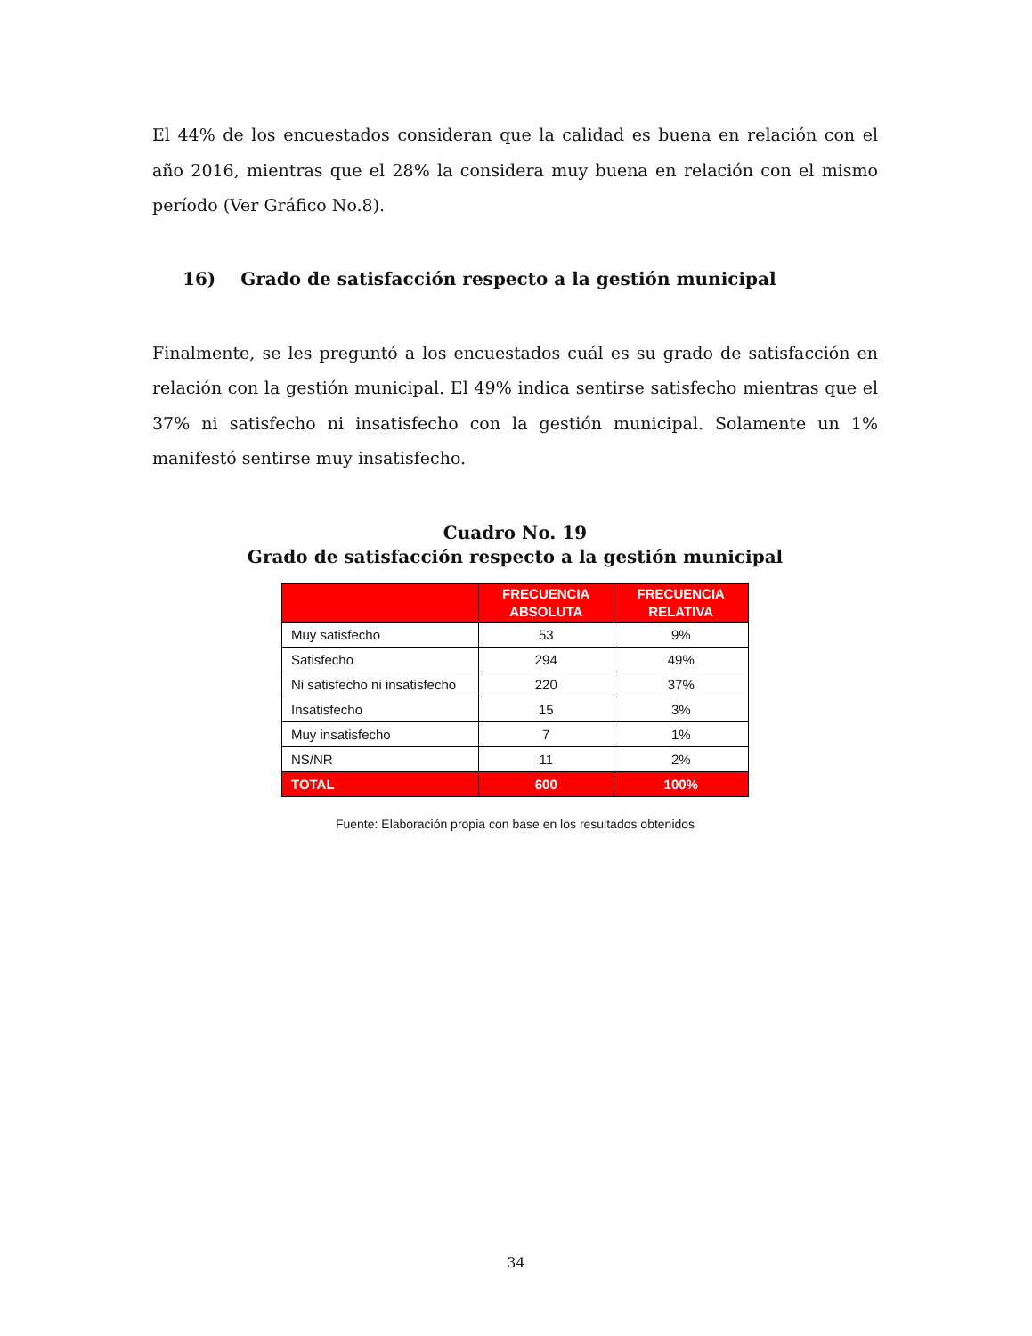El 44% de los encuestados consideran que la calidad es buena en relación con el año 2016, mientras que el 28% la considera muy buena en relación con el mismo período (Ver Gráfico No.8).
16) Grado de satisfacción respecto a la gestión municipal
Finalmente, se les preguntó a los encuestados cuál es su grado de satisfacción en relación con la gestión municipal. El 49% indica sentirse satisfecho mientras que el 37% ni satisfecho ni insatisfecho con la gestión municipal. Solamente un 1% manifestó sentirse muy insatisfecho.
Cuadro No. 19
Grado de satisfacción respecto a la gestión municipal
| | FRECUENCIA ABSOLUTA | FRECUENCIA RELATIVA |
| --- | --- | --- |
| Muy satisfecho | 53 | 9% |
| Satisfecho | 294 | 49% |
| Ni satisfecho ni insatisfecho | 220 | 37% |
| Insatisfecho | 15 | 3% |
| Muy insatisfecho | 7 | 1% |
| NS/NR | 11 | 2% |
| TOTAL | 600 | 100% |
Fuente: Elaboración propia con base en los resultados obtenidos
34